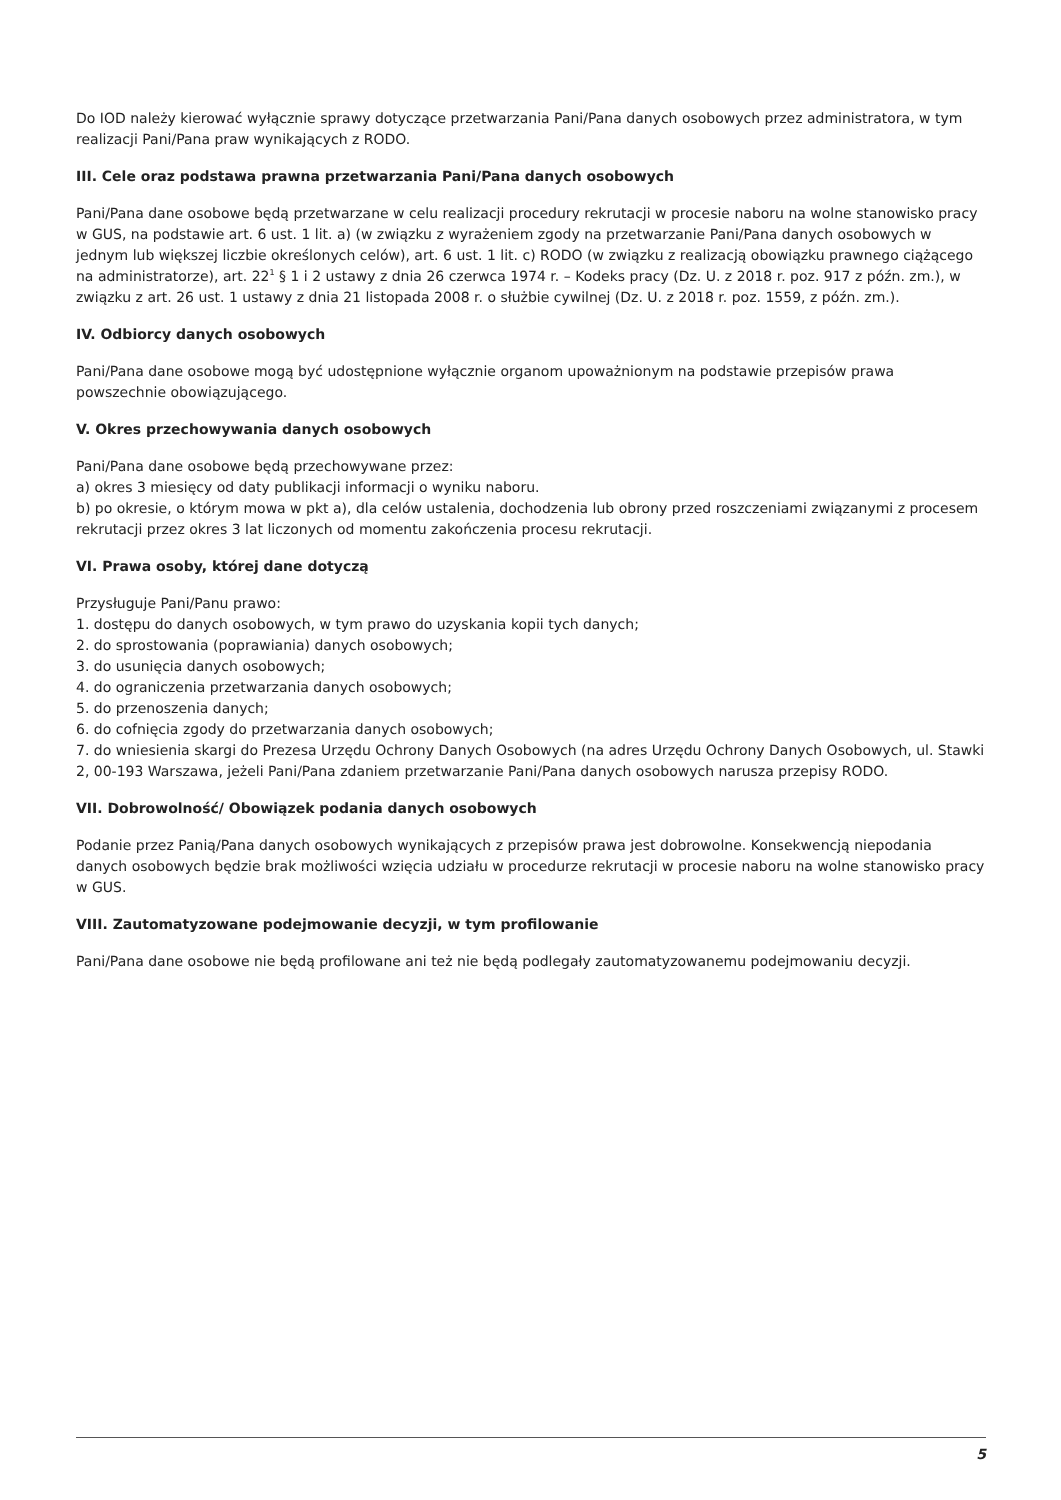Do IOD należy kierować wyłącznie sprawy dotyczące przetwarzania Pani/Pana danych osobowych przez administratora, w tym realizacji Pani/Pana praw wynikających z RODO.
III. Cele oraz podstawa prawna przetwarzania Pani/Pana danych osobowych
Pani/Pana dane osobowe będą przetwarzane w celu realizacji procedury rekrutacji w procesie naboru na wolne stanowisko pracy w GUS, na podstawie art. 6 ust. 1 lit. a) (w związku z wyrażeniem zgody na przetwarzanie Pani/Pana danych osobowych w jednym lub większej liczbie określonych celów), art. 6 ust. 1 lit. c) RODO (w związku z realizacją obowiązku prawnego ciążącego na administratorze), art. 22<sup>1</sup> § 1 i 2 ustawy z dnia 26 czerwca 1974 r. – Kodeks pracy (Dz. U. z 2018 r. poz. 917 z późn. zm.), w związku z art. 26 ust. 1 ustawy z dnia 21 listopada 2008 r. o służbie cywilnej (Dz. U. z 2018 r. poz. 1559, z późn. zm.).
IV. Odbiorcy danych osobowych
Pani/Pana dane osobowe mogą być udostępnione wyłącznie organom upoważnionym na podstawie przepisów prawa powszechnie obowiązującego.
V. Okres przechowywania danych osobowych
Pani/Pana dane osobowe będą przechowywane przez:
a) okres 3 miesięcy od daty publikacji informacji o wyniku naboru.
b) po okresie, o którym mowa w pkt a), dla celów ustalenia, dochodzenia lub obrony przed roszczeniami związanymi z procesem rekrutacji przez okres 3 lat liczonych od momentu zakończenia procesu rekrutacji.
VI. Prawa osoby, której dane dotyczą
Przysługuje Pani/Panu prawo:
1. dostępu do danych osobowych, w tym prawo do uzyskania kopii tych danych;
2. do sprostowania (poprawiania) danych osobowych;
3. do usunięcia danych osobowych;
4. do ograniczenia przetwarzania danych osobowych;
5. do przenoszenia danych;
6. do cofnięcia zgody do przetwarzania danych osobowych;
7. do wniesienia skargi do Prezesa Urzędu Ochrony Danych Osobowych (na adres Urzędu Ochrony Danych Osobowych, ul. Stawki 2, 00-193 Warszawa, jeżeli Pani/Pana zdaniem przetwarzanie Pani/Pana danych osobowych narusza przepisy RODO.
VII. Dobrowolność/ Obowiązek podania danych osobowych
Podanie przez Panią/Pana danych osobowych wynikających z przepisów prawa jest dobrowolne. Konsekwencją niepodania danych osobowych będzie brak możliwości wzięcia udziału w procedurze rekrutacji w procesie naboru na wolne stanowisko pracy w GUS.
VIII. Zautomatyzowane podejmowanie decyzji, w tym profilowanie
Pani/Pana dane osobowe nie będą profilowane ani też nie będą podlegały zautomatyzowanemu podejmowaniu decyzji.
5